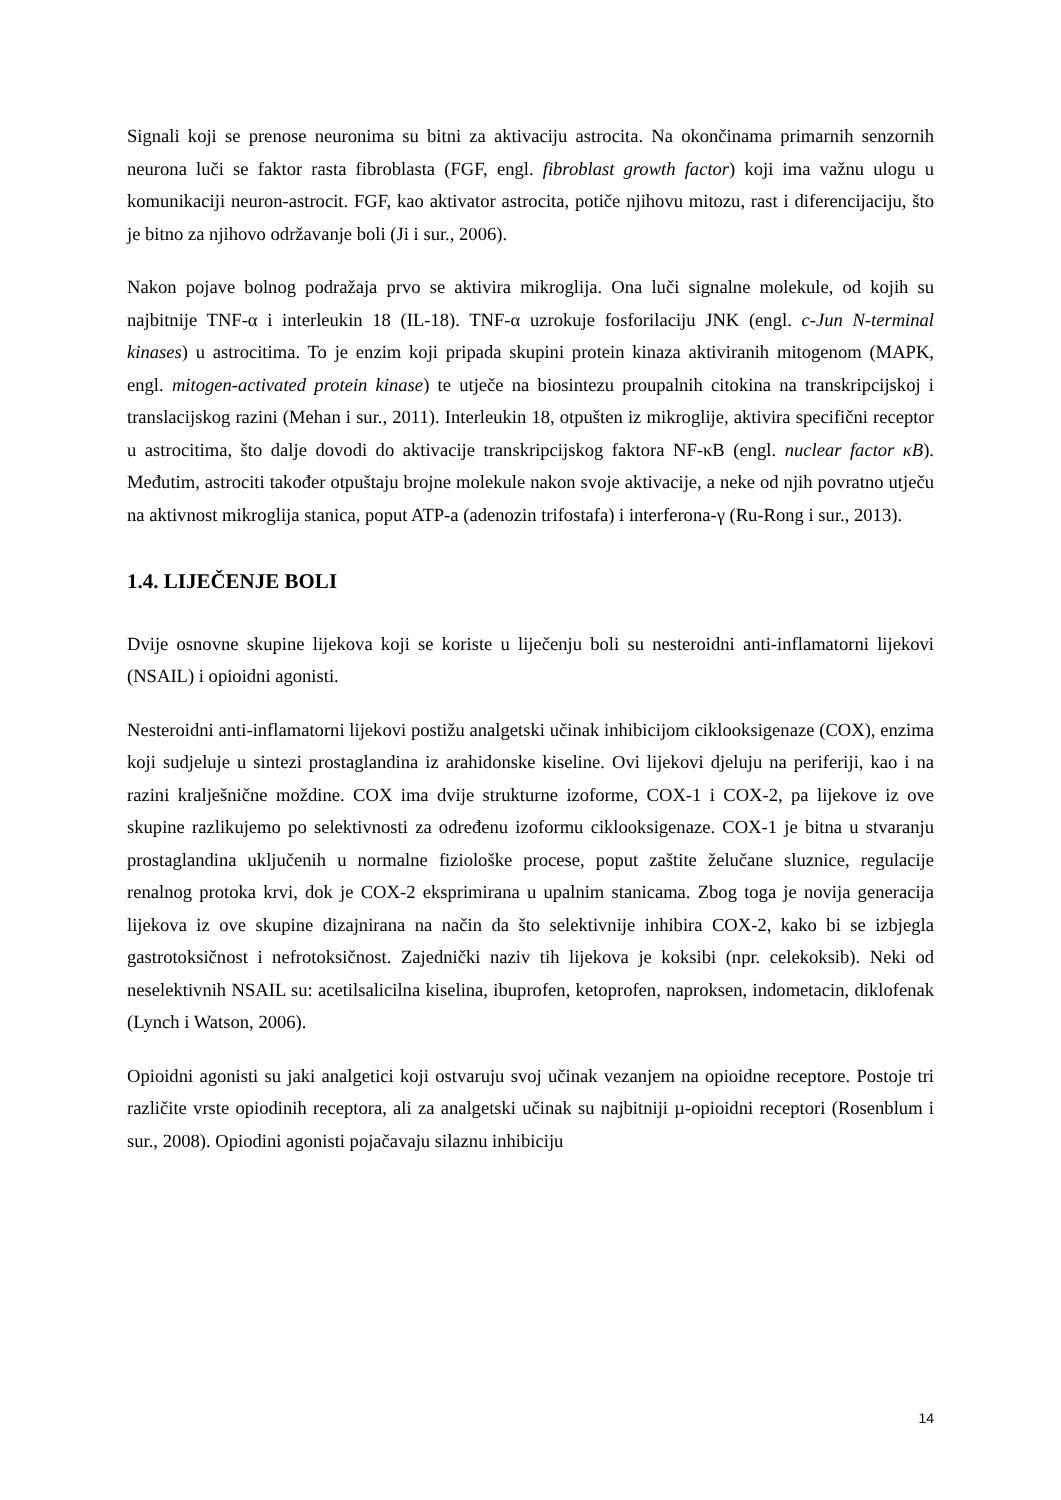Signali koji se prenose neuronima su bitni za aktivaciju astrocita. Na okončinama primarnih senzornih neurona luči se faktor rasta fibroblasta (FGF, engl. fibroblast growth factor) koji ima važnu ulogu u komunikaciji neuron-astrocit. FGF, kao aktivator astrocita, potiče njihovu mitozu, rast i diferencijaciju, što je bitno za njihovo održavanje boli (Ji i sur., 2006).
Nakon pojave bolnog podražaja prvo se aktivira mikroglija. Ona luči signalne molekule, od kojih su najbitnije TNF-α i interleukin 18 (IL-18). TNF-α uzrokuje fosforilaciju JNK (engl. c-Jun N-terminal kinases) u astrocitima. To je enzim koji pripada skupini protein kinaza aktiviranih mitogenom (MAPK, engl. mitogen-activated protein kinase) te utječe na biosintezu proupalnih citokina na transkripcijskoj i translacijskog razini (Mehan i sur., 2011). Interleukin 18, otpušten iz mikroglije, aktivira specifični receptor u astrocitima, što dalje dovodi do aktivacije transkripcijskog faktora NF-κB (engl. nuclear factor κB). Međutim, astrociti također otpuštaju brojne molekule nakon svoje aktivacije, a neke od njih povratno utječu na aktivnost mikroglija stanica, poput ATP-a (adenozin trifostafa) i interferona-γ (Ru-Rong i sur., 2013).
1.4. LIJEČENJE BOLI
Dvije osnovne skupine lijekova koji se koriste u liječenju boli su nesteroidni anti-inflamatorni lijekovi (NSAIL) i opioidni agonisti.
Nesteroidni anti-inflamatorni lijekovi postižu analgetski učinak inhibicijom ciklooksigenaze (COX), enzima koji sudjeluje u sintezi prostaglandina iz arahidonske kiseline. Ovi lijekovi djeluju na periferiji, kao i na razini kralješnične moždine. COX ima dvije strukturne izoforme, COX-1 i COX-2, pa lijekove iz ove skupine razlikujemo po selektivnosti za određenu izoformu ciklooksigenaze. COX-1 je bitna u stvaranju prostaglandina uključenih u normalne fiziološke procese, poput zaštite želučane sluznice, regulacije renalnog protoka krvi, dok je COX-2 eksprimirana u upalnim stanicama. Zbog toga je novija generacija lijekova iz ove skupine dizajnirana na način da što selektivnije inhibira COX-2, kako bi se izbjegla gastrotoksičnost i nefrotoksičnost. Zajednički naziv tih lijekova je koksibi (npr. celekoksib). Neki od neselektivnih NSAIL su: acetilsalicilna kiselina, ibuprofen, ketoprofen, naproksen, indometacin, diklofenak (Lynch i Watson, 2006).
Opioidni agonisti su jaki analgetici koji ostvaruju svoj učinak vezanjem na opioidne receptore. Postoje tri različite vrste opiodinih receptora, ali za analgetski učinak su najbitniji µ-opioidni receptori (Rosenblum i sur., 2008). Opiodini agonisti pojačavaju silaznu inhibiciju
14